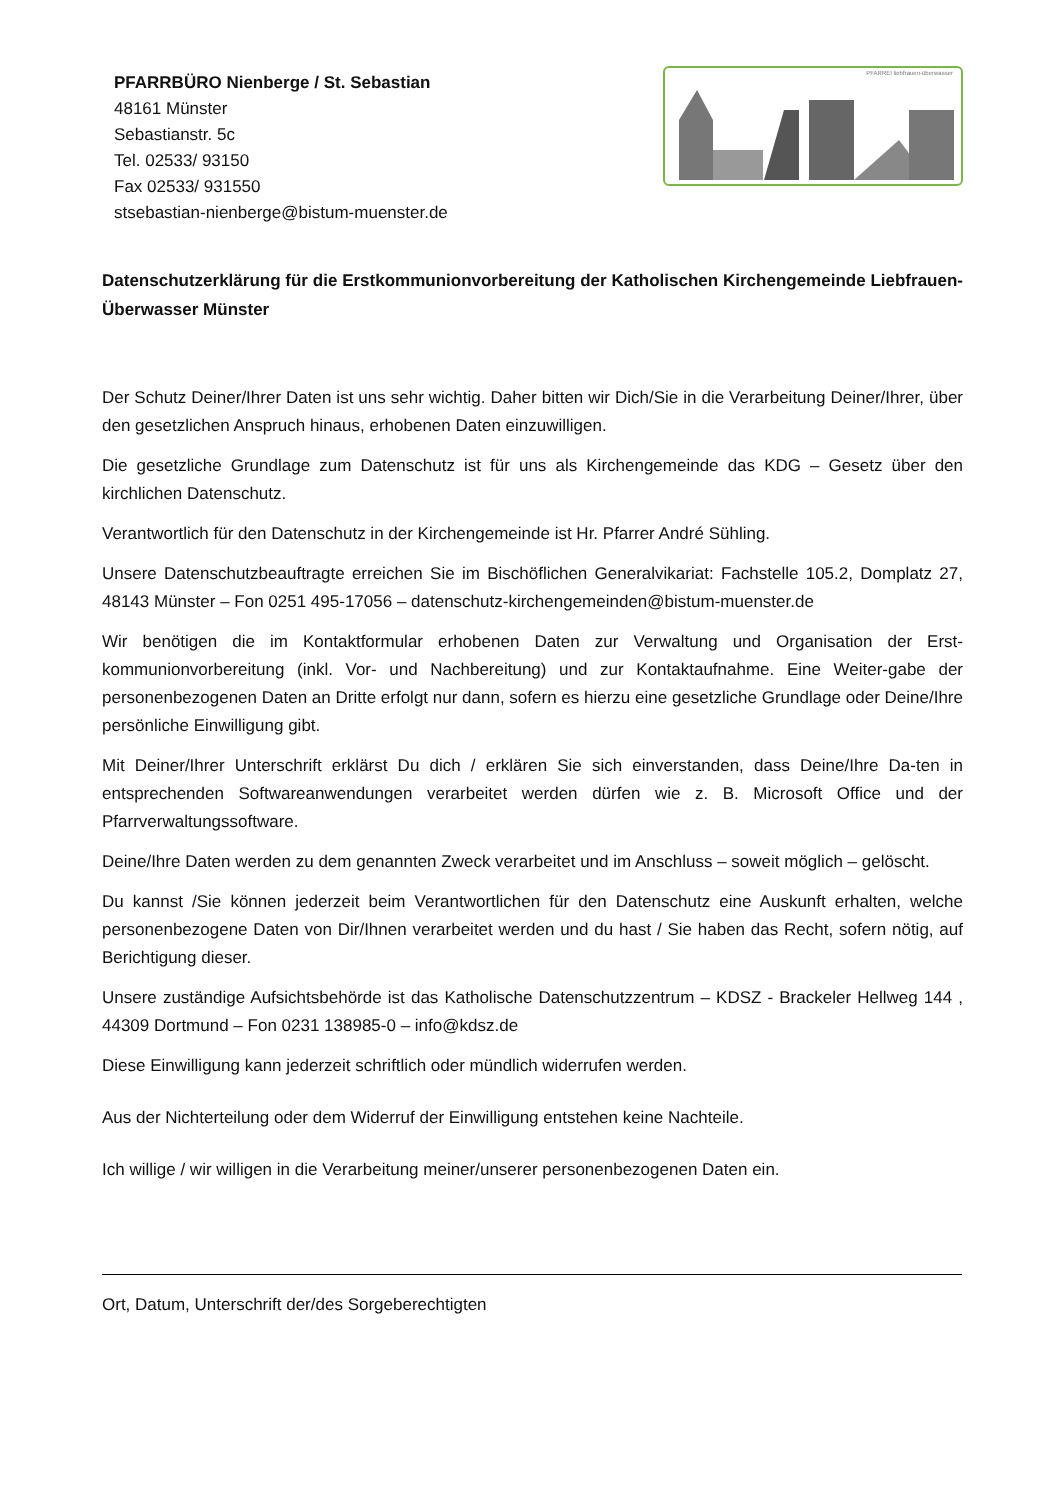PFARRBÜRO Nienberge / St. Sebastian
48161 Münster
Sebastianstr. 5c
Tel. 02533/ 93150
Fax 02533/ 931550
stsebastian-nienberge@bistum-muenster.de
PFARREI liebfrauen-überwasser
Datenschutzerklärung für die Erstkommunionvorbereitung der Katholischen Kirchengemeinde Liebfrauen-Überwasser Münster
Der Schutz Deiner/Ihrer Daten ist uns sehr wichtig. Daher bitten wir Dich/Sie in die Verarbeitung Deiner/Ihrer, über den gesetzlichen Anspruch hinaus, erhobenen Daten einzuwilligen.
Die gesetzliche Grundlage zum Datenschutz ist für uns als Kirchengemeinde das KDG – Gesetz über den kirchlichen Datenschutz.
Verantwortlich für den Datenschutz in der Kirchengemeinde ist Hr. Pfarrer André Sühling.
Unsere Datenschutzbeauftragte erreichen Sie im Bischöflichen Generalvikariat: Fachstelle 105.2, Domplatz 27, 48143 Münster – Fon 0251 495-17056 – datenschutz-kirchengemeinden@bistum-muenster.de
Wir benötigen die im Kontaktformular erhobenen Daten zur Verwaltung und Organisation der Erst-kommunionvorbereitung (inkl. Vor- und Nachbereitung) und zur Kontaktaufnahme. Eine Weiter-gabe der personenbezogenen Daten an Dritte erfolgt nur dann, sofern es hierzu eine gesetzliche Grundlage oder Deine/Ihre persönliche Einwilligung gibt.
Mit Deiner/Ihrer Unterschrift erklärst Du dich / erklären Sie sich einverstanden, dass Deine/Ihre Da-ten in entsprechenden Softwareanwendungen verarbeitet werden dürfen wie z. B. Microsoft Office und der Pfarrverwaltungssoftware.
Deine/Ihre Daten werden zu dem genannten Zweck verarbeitet und im Anschluss – soweit möglich – gelöscht.
Du kannst /Sie können jederzeit beim Verantwortlichen für den Datenschutz eine Auskunft erhalten, welche personenbezogene Daten von Dir/Ihnen verarbeitet werden und du hast / Sie haben das Recht, sofern nötig, auf Berichtigung dieser.
Unsere zuständige Aufsichtsbehörde ist das Katholische Datenschutzzentrum – KDSZ - Brackeler Hellweg 144 , 44309 Dortmund – Fon 0231 138985-0 – info@kdsz.de
Diese Einwilligung kann jederzeit schriftlich oder mündlich widerrufen werden.
Aus der Nichterteilung oder dem Widerruf der Einwilligung entstehen keine Nachteile.
Ich willige / wir willigen in die Verarbeitung meiner/unserer personenbezogenen Daten ein.
Ort, Datum, Unterschrift der/des Sorgeberechtigten